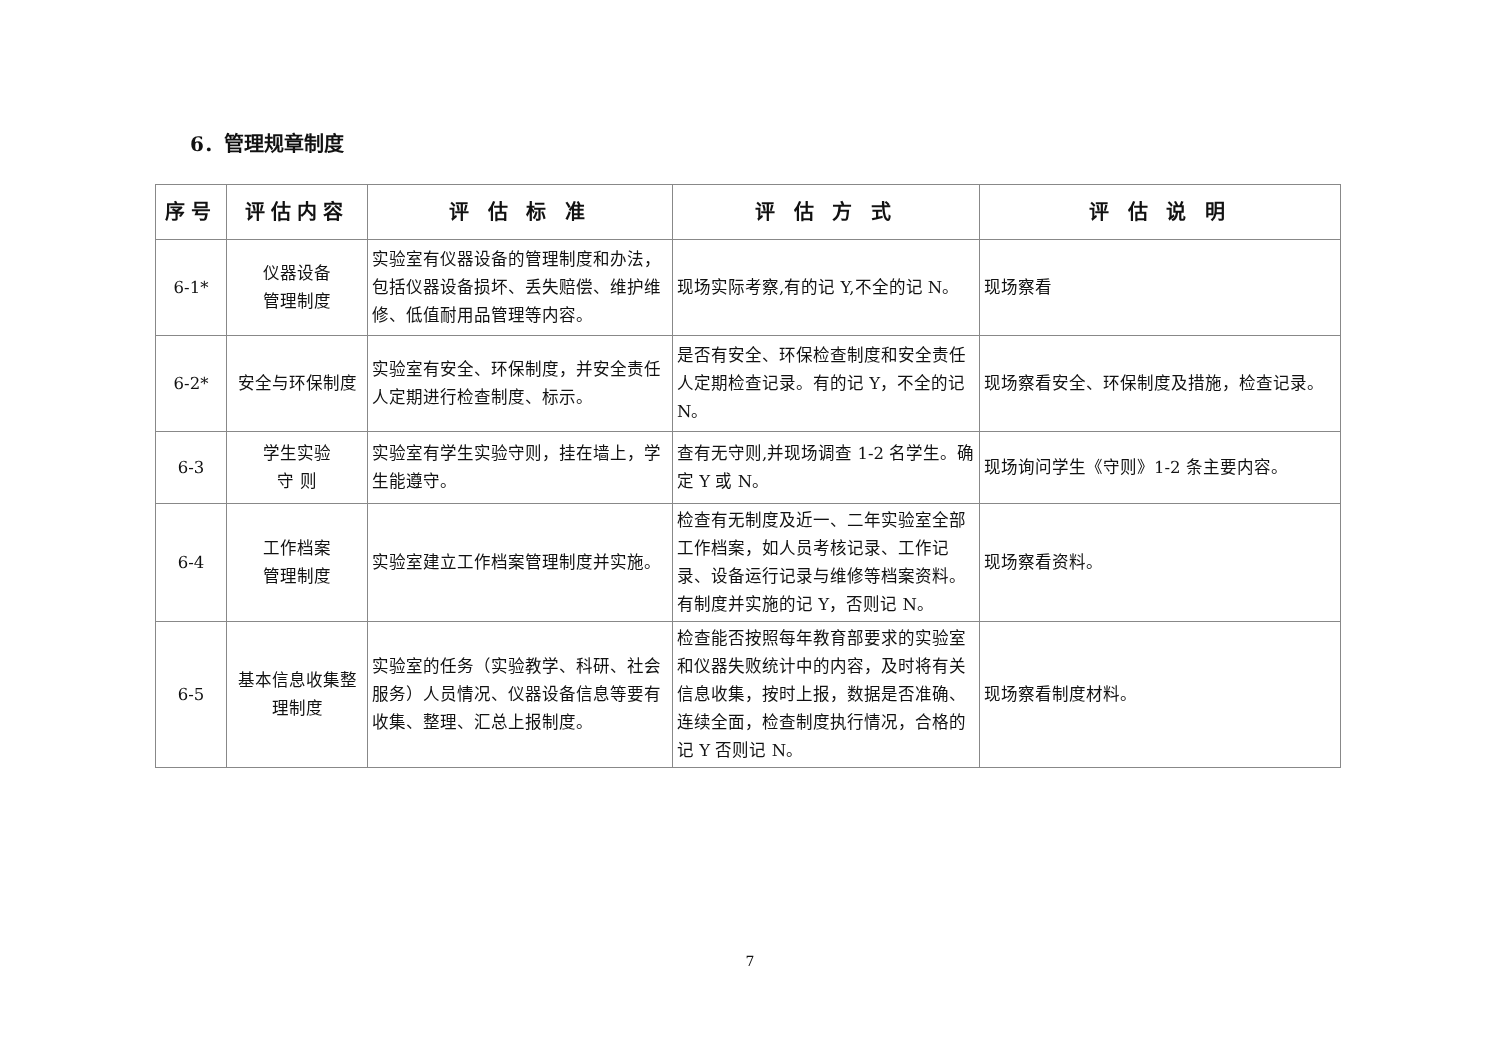6．管理规章制度
| 序号 | 评估内容 | 评 估 标 准 | 评 估 方 式 | 评 估 说 明 |
| --- | --- | --- | --- | --- |
| 6-1* | 仪器设备 管理制度 | 实验室有仪器设备的管理制度和办法，包括仪器设备损坏、丢失赔偿、维护维修、低值耐用品管理等内容。 | 现场实际考察,有的记 Y,不全的记 N。 | 现场察看 |
| 6-2* | 安全与环保制度 | 实验室有安全、环保制度，并安全责任人定期进行检查制度、标示。 | 是否有安全、环保检查制度和安全责任人定期检查记录。有的记 Y，不全的记 N。 | 现场察看安全、环保制度及措施，检查记录。 |
| 6-3 | 学生实验 守 则 | 实验室有学生实验守则，挂在墙上，学生能遵守。 | 查有无守则,并现场调查 1-2 名学生。确定 Y 或 N。 | 现场询问学生《守则》1-2 条主要内容。 |
| 6-4 | 工作档案 管理制度 | 实验室建立工作档案管理制度并实施。 | 检查有无制度及近一、二年实验室全部工作档案，如人员考核记录、工作记录、设备运行记录与维修等档案资料。有制度并实施的记 Y，否则记 N。 | 现场察看资料。 |
| 6-5 | 基本信息收集整理制度 | 实验室的任务（实验教学、科研、社会服务）人员情况、仪器设备信息等要有收集、整理、汇总上报制度。 | 检查能否按照每年教育部要求的实验室和仪器失败统计中的内容，及时将有关信息收集，按时上报，数据是否准确、连续全面，检查制度执行情况，合格的记 Y 否则记 N。 | 现场察看制度材料。 |
7